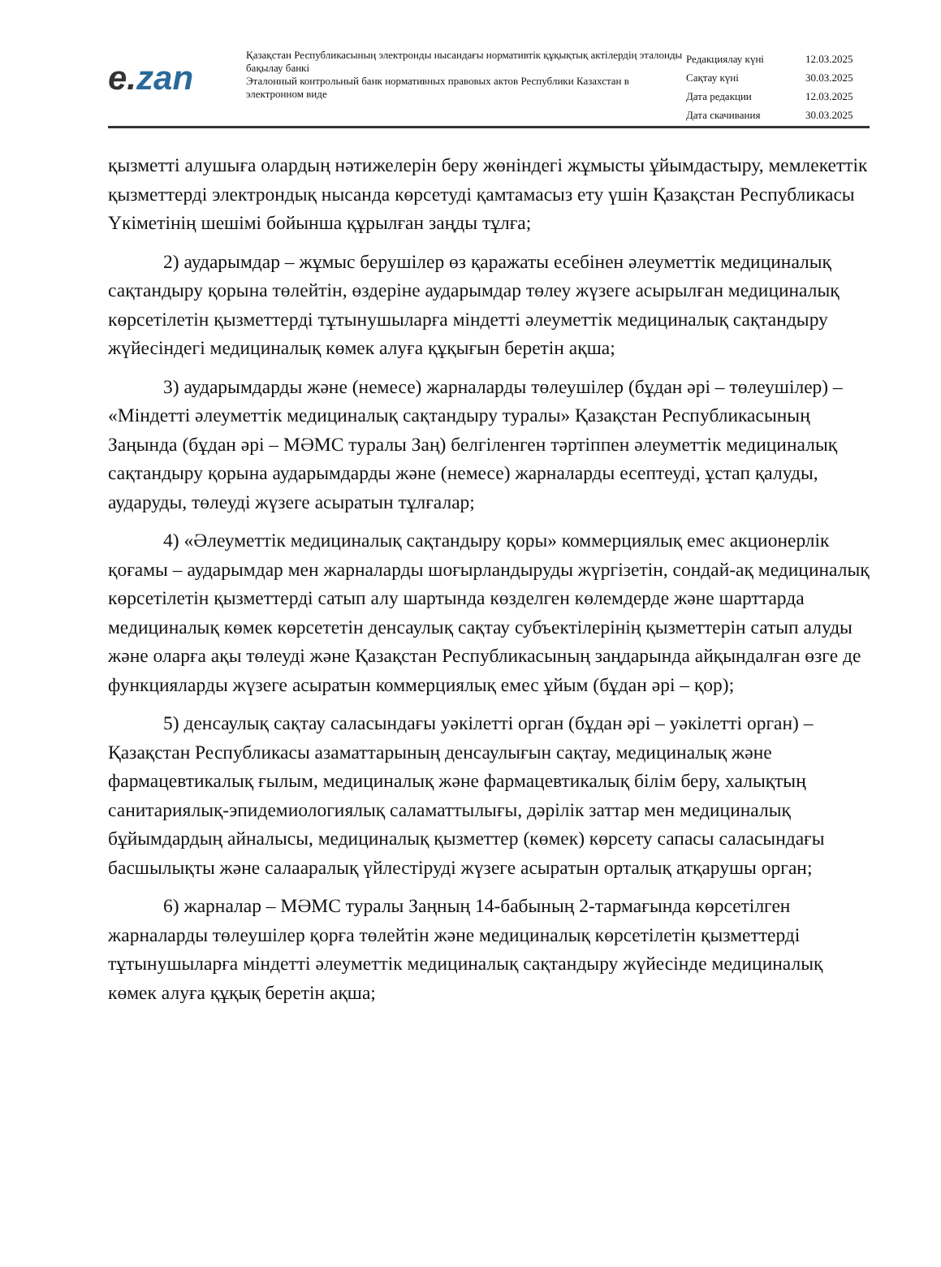e. zan
Қазақстан Республикасының электронды нысандағы нормативтік құқықтық актілердің эталонды бақылау банкі
Эталонный контрольный банк нормативных правовых актов Республики Казахстан в электронном виде
| Редакциялау күні | 12.03.2025 |
| Сақтау күні | 30.03.2025 |
| Дата редакции | 12.03.2025 |
| Дата скачивания | 30.03.2025 |
қызметті алушыға олардың нәтижелерін беру жөніндегі жұмысты ұйымдастыру, мемлекеттік қызметтерді электрондық нысанда көрсетуді қамтамасыз ету үшін Қазақстан Республикасы Үкіметінің шешімі бойынша құрылған заңды тұлға;
2) аударымдар – жұмыс берушілер өз қаражаты есебінен әлеуметтік медициналық сақтандыру қорына төлейтін, өздеріне аударымдар төлеу жүзеге асырылған медициналық көрсетілетін қызметтерді тұтынушыларға міндетті әлеуметтік медициналық сақтандыру жүйесіндегі медициналық көмек алуға құқығын беретін ақша;
3) аударымдарды және (немесе) жарналарды төлеушілер (бұдан әрі – төлеушілер) – «Міндетті әлеуметтік медициналық сақтандыру туралы» Қазақстан Республикасының Заңында (бұдан әрі – МӘМС туралы Заң) белгіленген тәртіппен әлеуметтік медициналық сақтандыру қорына аударымдарды және (немесе) жарналарды есептеуді, ұстап қалуды, аударуды, төлеуді жүзеге асыратын тұлғалар;
4) «Әлеуметтік медициналық сақтандыру қоры» коммерциялық емес акционерлік қоғамы – аударымдар мен жарналарды шоғырландыруды жүргізетін, сондай-ақ медициналық көрсетілетін қызметтерді сатып алу шартында көзделген көлемдерде және шарттарда медициналық көмек көрсететін денсаулық сақтау субъектілерінің қызметтерін сатып алуды және оларға ақы төлеуді және Қазақстан Республикасының заңдарында айқындалған өзге де функцияларды жүзеге асыратын коммерциялық емес ұйым (бұдан әрі – қор);
5) денсаулық сақтау саласындағы уәкілетті орган (бұдан әрі – уәкілетті орган) – Қазақстан Республикасы азаматтарының денсаулығын сақтау, медициналық және фармацевтикалық ғылым, медициналық және фармацевтикалық білім беру, халықтың санитариялық-эпидемиологиялық саламаттылығы, дәрілік заттар мен медициналық бұйымдардың айналысы, медициналық қызметтер (көмек) көрсету сапасы саласындағы басшылықты және салааралық үйлестіруді жүзеге асыратын орталық атқарушы орган;
6) жарналар – МӘМС туралы Заңның 14-бабының 2-тармағында көрсетілген жарналарды төлеушілер қорға төлейтін және медициналық көрсетілетін қызметтерді тұтынушыларға міндетті әлеуметтік медициналық сақтандыру жүйесінде медициналық көмек алуға құқық беретін ақша;